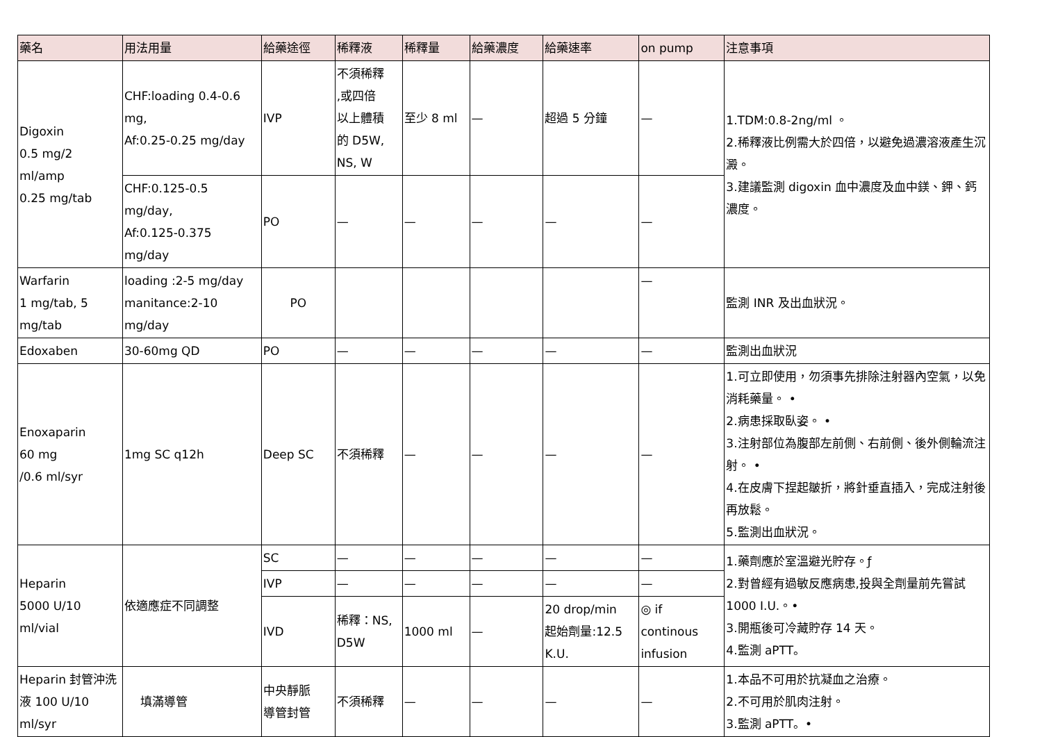| 藥名 | 用法用量 | 給藥途徑 | 稀釋液 | 稀釋量 | 給藥濃度 | 給藥速率 | on pump | 注意事項 |
| --- | --- | --- | --- | --- | --- | --- | --- | --- |
| Digoxin 0.5 mg/2 ml/amp 0.25 mg/tab | CHF:loading 0.4-0.6 mg, Af:0.25-0.25 mg/day | IVP | 不須稀釋 ,或四倍 以上體積 的 D5W, NS, W | 至少 8 ml | — | 超過 5 分鐘 | — | 1.TDM:0.8-2ng/ml 。 2.稀釋液比例需大於四倍，以避免過濃溶液產生沉澱。 3.建議監測 digoxin 血中濃度及血中鎂、鉀、鈣濃度。 |
| | CHF:0.125-0.5 mg/day, Af:0.125-0.375 mg/day | PO | — | — | — | — | — | |
| Warfarin 1 mg/tab, 5 mg/tab | loading :2-5 mg/day manitance:2-10 mg/day | PO | | | | | — | 監測 INR 及出血狀況。 |
| Edoxaben | 30-60mg QD | PO | — | — | — | — | — | 監測出血狀況 |
| Enoxaparin 60 mg /0.6 ml/syr | 1mg SC q12h | Deep SC | 不須稀釋 | — | — | — | — | 1.可立即使用，勿須事先排除注射器內空氣，以免消耗藥量。 • 2.病患採取臥姿。 • 3.注射部位為腹部左前側、右前側、後外側輪流注射。 • 4.在皮膚下捏起皺折，將針垂直插入，完成注射後再放鬆。 5.監測出血狀況。 |
| Heparin 5000 U/10 ml/vial | 依適應症不同調整 | SC | — | — | — | — | — | 1.藥劑應於室溫避光貯存。ƒ 2.對曾經有過敏反應病患,投與全劑量前先嘗試 1000 I.U.。• 3.開瓶後可冷藏貯存 14 天。 4.監測 aPTT。 |
| | | IVP | — | — | — | — | — | |
| | | IVD | 稀釋：NS, D5W | 1000 ml | — | 20 drop/min 起始劑量:12.5 K.U. | ◎ if continous infusion | |
| Heparin 封管沖洗液 100 U/10 ml/syr | 填滿導管 | 中央靜脈 導管封管 | 不須稀釋 | — | — | — | — | 1.本品不可用於抗凝血之治療。 2.不可用於肌肉注射。 3.監測 aPTT。• |